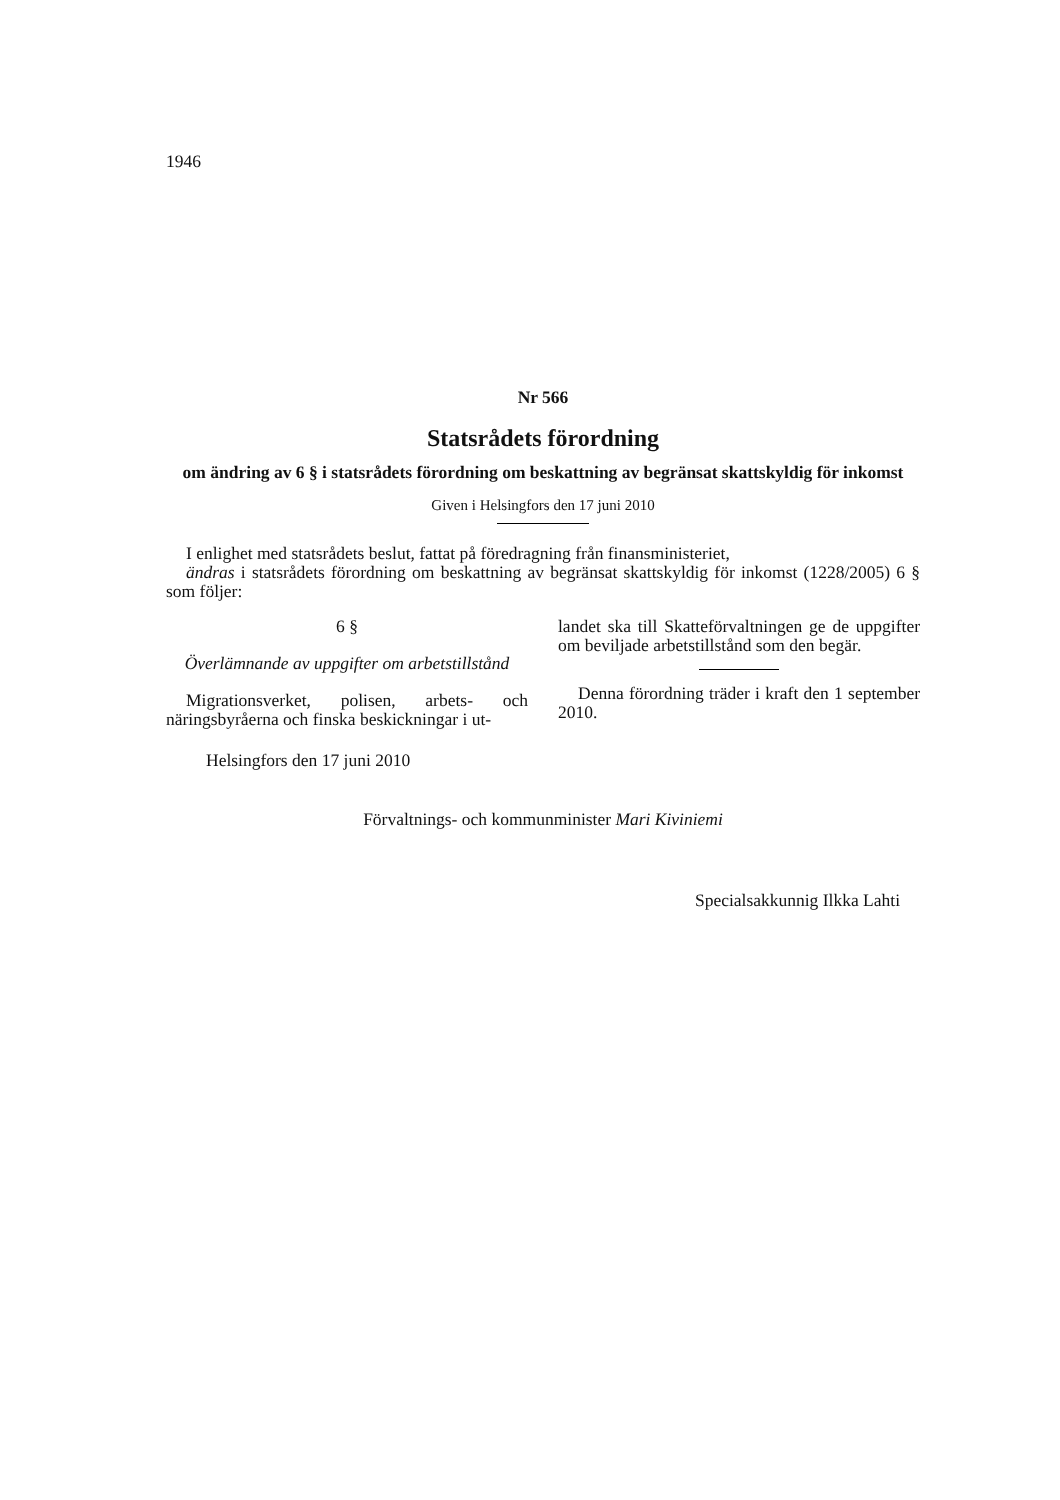1946
Nr 566
Statsrådets förordning
om ändring av 6 § i statsrådets förordning om beskattning av begränsat skattskyldig för inkomst
Given i Helsingfors den 17 juni 2010
I enlighet med statsrådets beslut, fattat på föredragning från finansministeriet,
ändras i statsrådets förordning om beskattning av begränsat skattskyldig för inkomst (1228/2005) 6 § som följer:
6 §
Överlämnande av uppgifter om arbetstillstånd
Migrationsverket, polisen, arbets- och näringsbyråerna och finska beskickningar i ut-
landet ska till Skatteförvaltningen ge de uppgifter om beviljade arbetstillstånd som den begär.
Denna förordning träder i kraft den 1 september 2010.
Helsingfors den 17 juni 2010
Förvaltnings- och kommunminister Mari Kiviniemi
Specialsakkunnig Ilkka Lahti